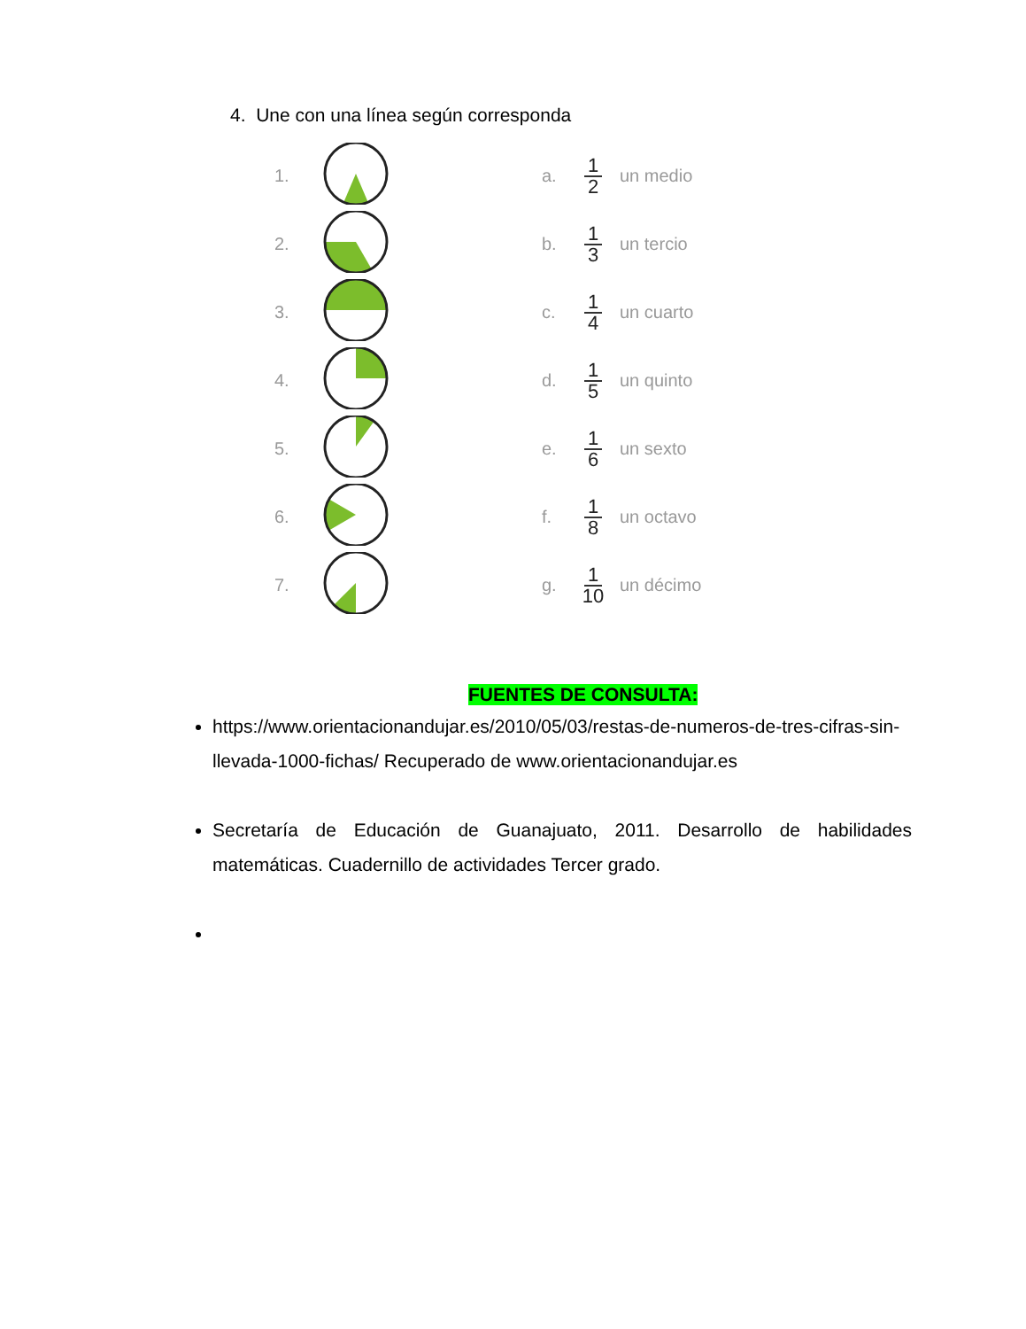4. Une con una línea según corresponda
1. a. 1 2 un medio
2. b. 1 3 un tercio
3. c. 1 4 un cuarto
4. d. 1 5 un quinto
5. e. 1 6 un sexto
6. f. 1 8 un octavo
7. g. 1 10 un décimo
FUENTES DE CONSULTA:
https://www.orientacionandujar.es/2010/05/03/restas-de-numeros-de-tres-cifras-sin-llevada-1000-fichas/ Recuperado de www.orientacionandujar.es
Secretaría de Educación de Guanajuato, 2011. Desarrollo de habilidades matemáticas. Cuadernillo de actividades Tercer grado.